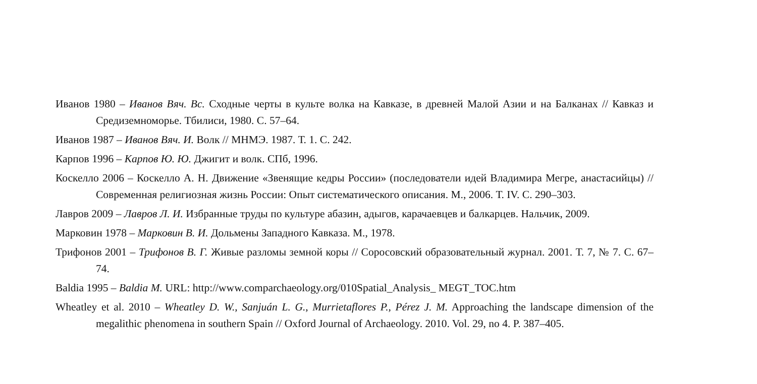Иванов 1980 – Иванов Вяч. Вс. Сходные черты в культе волка на Кавказе, в древней Малой Азии и на Балканах // Кавказ и Средиземноморье. Тбилиси, 1980. С. 57–64.
Иванов 1987 – Иванов Вяч. И. Волк // МНМЭ. 1987. Т. 1. С. 242.
Карпов 1996 – Карпов Ю. Ю. Джигит и волк. СПб, 1996.
Коскелло 2006 – Коскелло А. Н. Движение «Звенящие кедры России» (последователи идей Владимира Мегре, анастасийцы) // Современная религиозная жизнь России: Опыт систематического описания. М., 2006. Т. IV. С. 290–303.
Лавров 2009 – Лавров Л. И. Избранные труды по культуре абазин, адыгов, карачаевцев и балкарцев. Нальчик, 2009.
Марковин 1978 – Марковин В. И. Дольмены Западного Кавказа. М., 1978.
Трифонов 2001 – Трифонов В. Г. Живые разломы земной коры // Соросовский образовательный журнал. 2001. Т. 7, № 7. С. 67–74.
Baldia 1995 – Baldia M. URL: http://www.comparchaeology.org/010Spatial_Analysis_ MEGT_TOC.htm
Wheatley et al. 2010 – Wheatley D. W., Sanjuán L. G., Murrietaflores P., Pérez J. M. Approaching the landscape dimension of the megalithic phenomena in southern Spain // Oxford Journal of Archaeology. 2010. Vol. 29, no 4. P. 387–405.